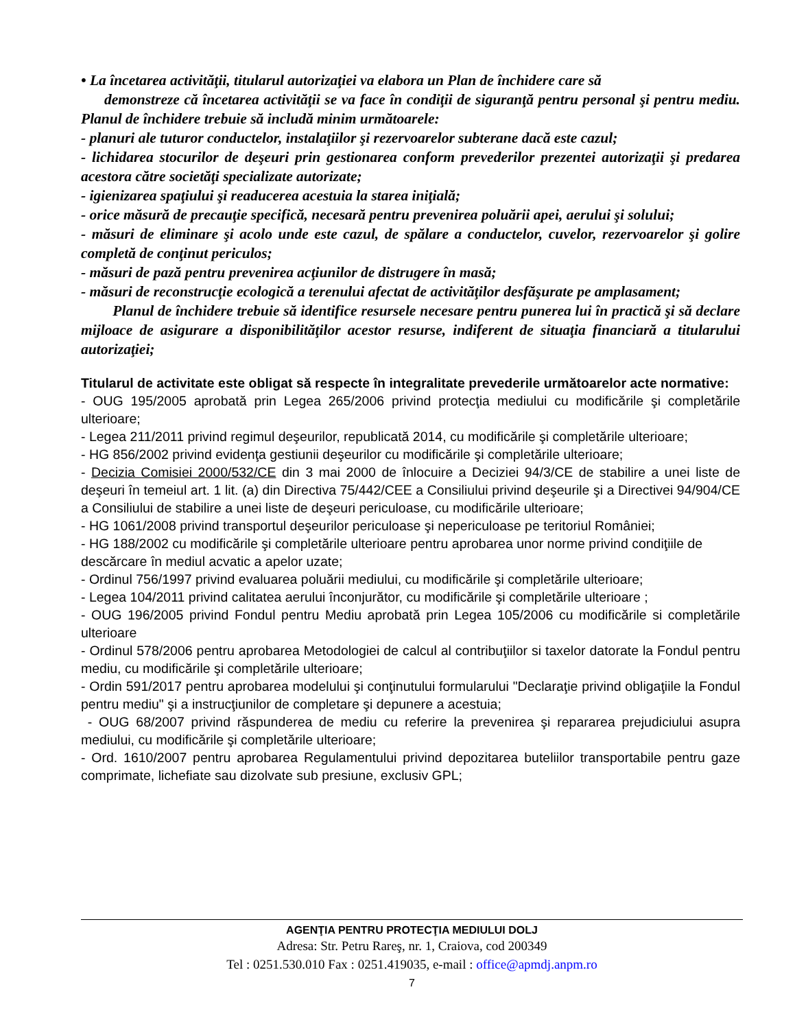• La încetarea activităţii, titularul autorizaţiei va elabora un Plan de închidere care să
demonstreze că încetarea activităţii se va face în condiţii de siguranţă pentru personal şi pentru mediu. Planul de închidere trebuie să includă minim următoarele:
- planuri ale tuturor conductelor, instalaţiilor şi rezervoarelor subterane dacă este cazul;
- lichidarea stocurilor de deşeuri prin gestionarea conform prevederilor prezentei autorizaţii şi predarea acestora către societăţi specializate autorizate;
- igienizarea spaţiului şi readucerea acestuia la starea iniţială;
- orice măsură de precauţie specifică, necesară pentru prevenirea poluării apei, aerului şi solului;
- măsuri de eliminare şi acolo unde este cazul, de spălare a conductelor, cuvelor, rezervoarelor şi golire completă de conţinut periculos;
- măsuri de pază pentru prevenirea acţiunilor de distrugere în masă;
- măsuri de reconstrucţie ecologică a terenului afectat de activităţilor desfăşurate pe amplasament;
Planul de închidere trebuie să identifice resursele necesare pentru punerea lui în practică şi să declare mijloace de asigurare a disponibilităţilor acestor resurse, indiferent de situaţia financiară a titularului autorizaţiei;
Titularul de activitate este obligat să respecte în integralitate prevederile următoarelor acte normative:
- OUG 195/2005 aprobată prin Legea 265/2006 privind protecţia mediului cu modificările şi completările ulterioare;
- Legea 211/2011 privind regimul deşeurilor, republicată 2014, cu modificările şi completările ulterioare;
- HG 856/2002 privind evidenţa gestiunii deşeurilor cu modificările şi completările ulterioare;
- Decizia Comisiei 2000/532/CE din 3 mai 2000 de înlocuire a Deciziei 94/3/CE de stabilire a unei liste de deşeuri în temeiul art. 1 lit. (a) din Directiva 75/442/CEE a Consiliului privind deşeurile şi a Directivei 94/904/CE a Consiliului de stabilire a unei liste de deşeuri periculoase, cu modificările ulterioare;
- HG 1061/2008 privind transportul deşeurilor periculoase şi nepericuloase pe teritoriul României;
- HG 188/2002 cu modificările şi completările ulterioare pentru aprobarea unor norme privind condiţiile de descărcare în mediul acvatic a apelor uzate;
- Ordinul 756/1997 privind evaluarea poluării mediului, cu modificările şi completările ulterioare;
- Legea 104/2011 privind calitatea aerului înconjurător, cu modificările şi completările ulterioare ;
- OUG 196/2005 privind Fondul pentru Mediu aprobată prin Legea 105/2006 cu modificările si completările ulterioare
- Ordinul 578/2006 pentru aprobarea Metodologiei de calcul al contribuţiilor si taxelor datorate la Fondul pentru mediu, cu modificările şi completările ulterioare;
- Ordin 591/2017 pentru aprobarea modelului şi conţinutului formularului "Declaraţie privind obligaţiile la Fondul pentru mediu" şi a instrucţiunilor de completare şi depunere a acestuia;
- OUG 68/2007 privind răspunderea de mediu cu referire la prevenirea şi repararea prejudiciului asupra mediului, cu modificările şi completările ulterioare;
- Ord. 1610/2007 pentru aprobarea Regulamentului privind depozitarea buteliilor transportabile pentru gaze comprimate, lichefiate sau dizolvate sub presiune, exclusiv GPL;
AGENŢIA PENTRU PROTECŢIA MEDIULUI DOLJ
Adresa: Str. Petru Rareş, nr. 1, Craiova, cod 200349
Tel : 0251.530.010 Fax : 0251.419035, e-mail : office@apmdj.anpm.ro
7